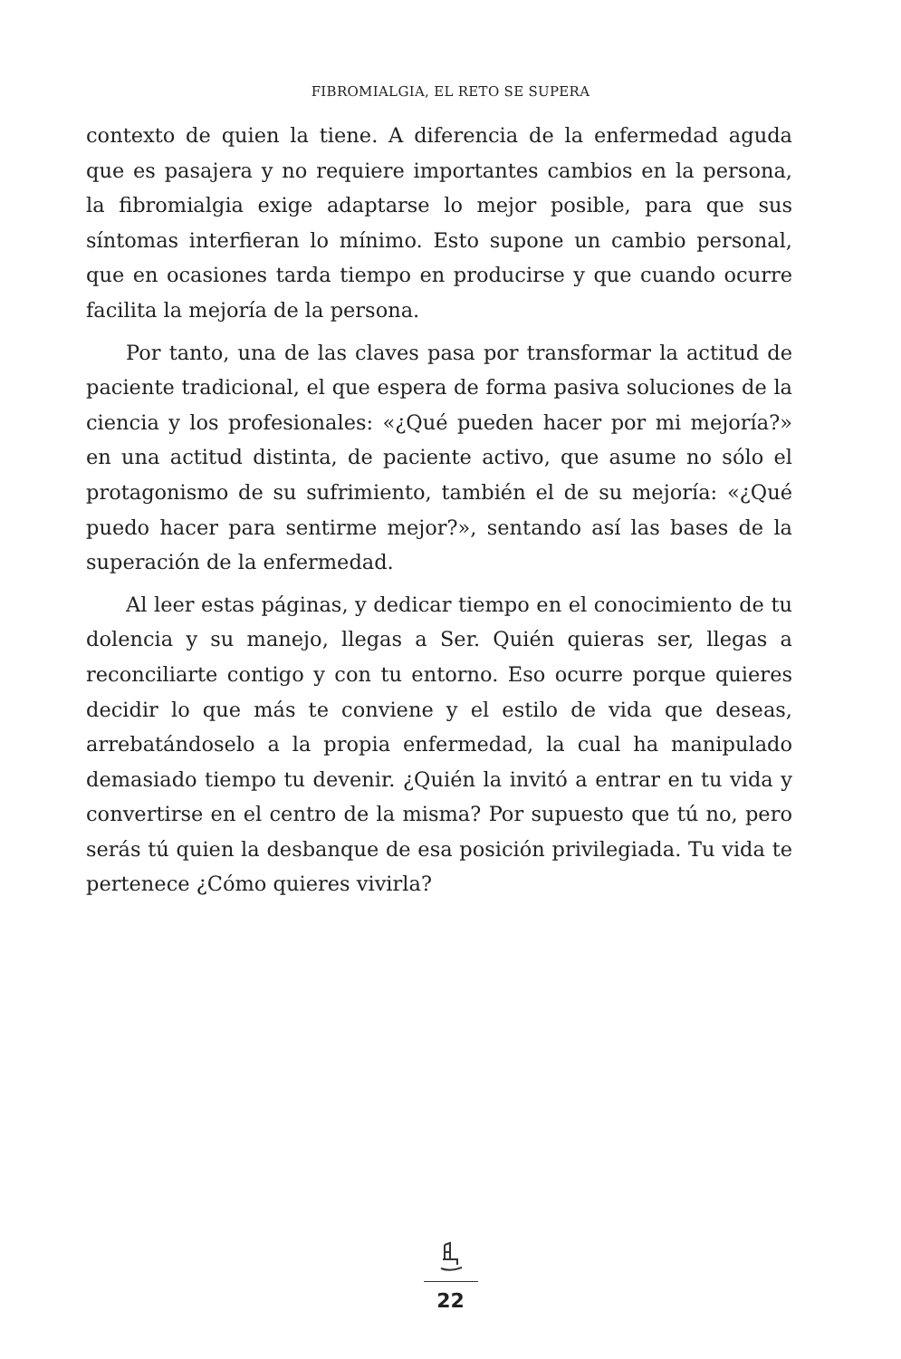FIBROMIALGIA, EL RETO SE SUPERA
contexto de quien la tiene. A diferencia de la enfermedad aguda que es pasajera y no requiere importantes cambios en la persona, la fibromialgia exige adaptarse lo mejor posible, para que sus síntomas interfieran lo mínimo. Esto supone un cambio personal, que en ocasiones tarda tiempo en producirse y que cuando ocurre facilita la mejoría de la persona.
Por tanto, una de las claves pasa por transformar la actitud de paciente tradicional, el que espera de forma pasiva soluciones de la ciencia y los profesionales: «¿Qué pueden hacer por mi mejoría?» en una actitud distinta, de paciente activo, que asume no sólo el protagonismo de su sufrimiento, también el de su mejoría: «¿Qué puedo hacer para sentirme mejor?», sentando así las bases de la superación de la enfermedad.
Al leer estas páginas, y dedicar tiempo en el conocimiento de tu dolencia y su manejo, llegas a Ser. Quién quieras ser, llegas a reconciliarte contigo y con tu entorno. Eso ocurre porque quieres decidir lo que más te conviene y el estilo de vida que deseas, arrebatándoselo a la propia enfermedad, la cual ha manipulado demasiado tiempo tu devenir. ¿Quién la invitó a entrar en tu vida y convertirse en el centro de la misma? Por supuesto que tú no, pero serás tú quien la desbanque de esa posición privilegiada. Tu vida te pertenece ¿Cómo quieres vivirla?
22